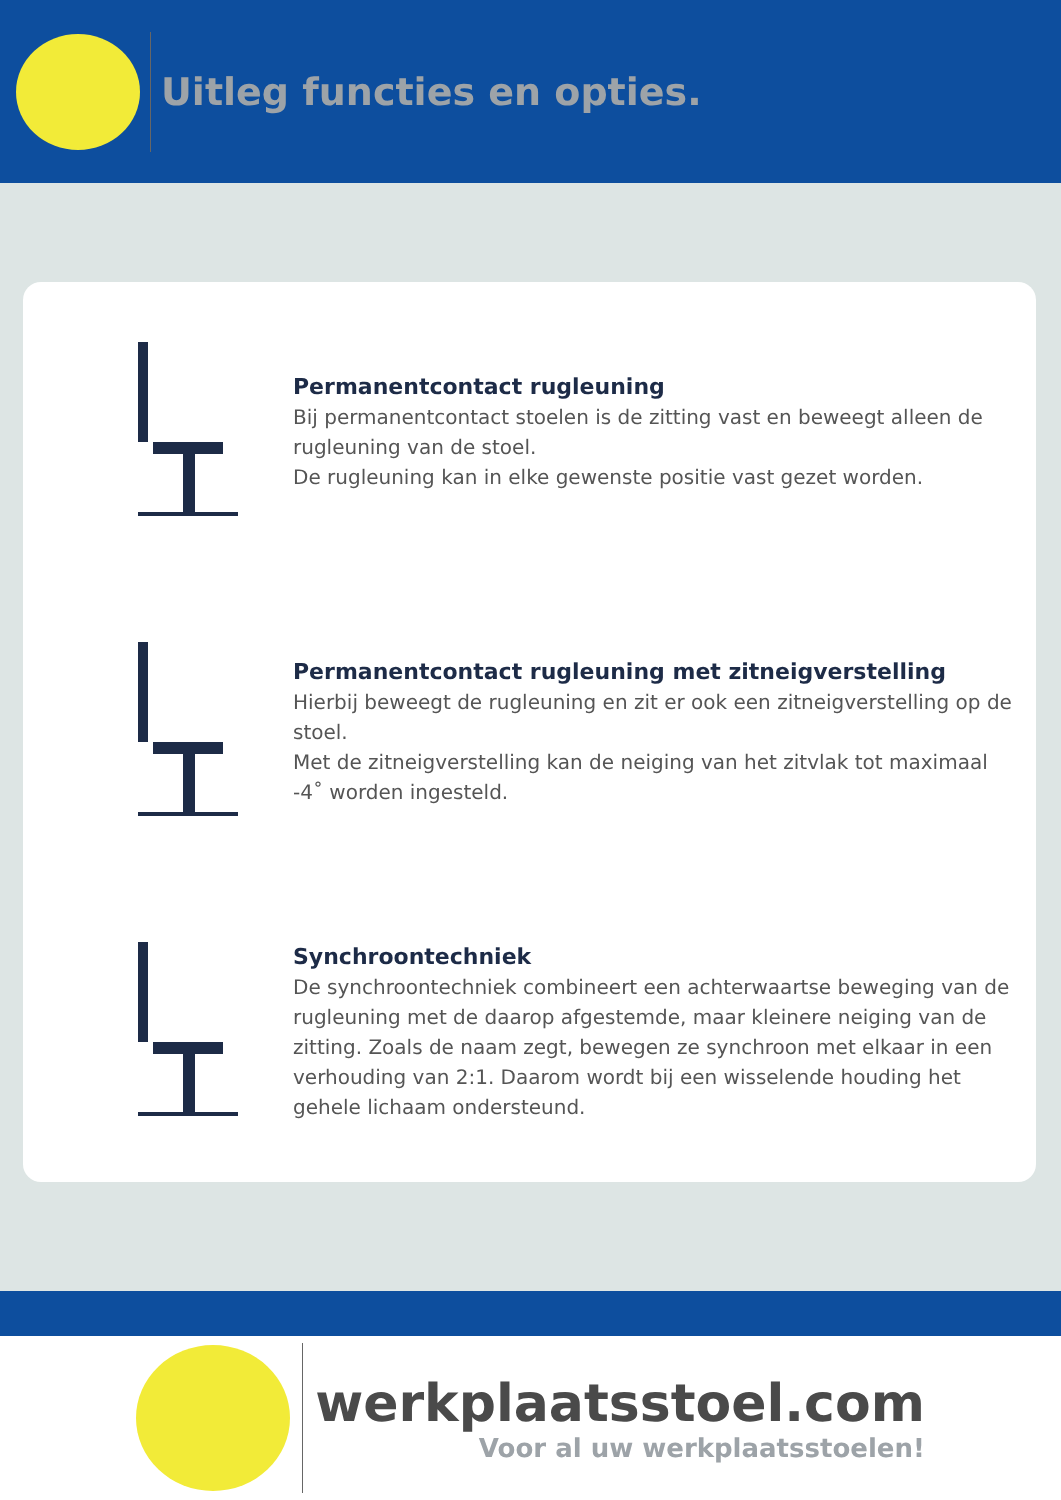Uitleg functies en opties.
Permanentcontact rugleuning
Bij permanentcontact stoelen is de zitting vast en beweegt alleen de rugleuning van de stoel.
De rugleuning kan in elke gewenste positie vast gezet worden.
Permanentcontact rugleuning met zitneigverstelling
Hierbij beweegt de rugleuning en zit er ook een zitneigverstelling op de stoel.
Met de zitneigverstelling kan de neiging van het zitvlak tot maximaal -4˚ worden ingesteld.
Synchroontechniek
De synchroontechniek combineert een achterwaartse beweging van de rugleuning met de daarop afgestemde, maar kleinere neiging van de zitting. Zoals de naam zegt, bewegen ze synchroon met elkaar in een verhouding van 2:1. Daarom wordt bij een wisselende houding het gehele lichaam ondersteund.
werkplaatsstoel.com
Voor al uw werkplaatsstoelen!